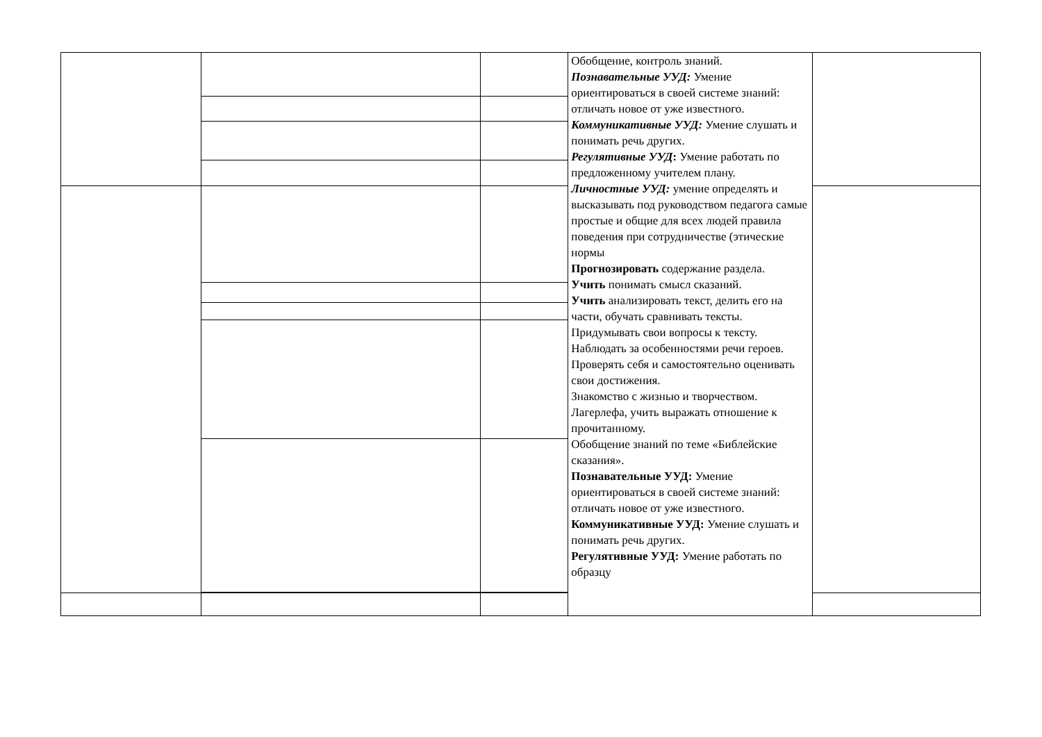| | | | Обобщение, контроль знаний. Познавательные УУД: Умение ориентироваться в своей системе знаний: отличать новое от уже известного. Коммуникативные УУД: Умение слушать и понимать речь других. Регулятивные УУД : Умение работать по предложенному учителем плану. Личностные УУД: умение определять и высказывать под руководством педагога самые простые и общие для всех людей правила поведения при сотрудничестве (этические нормы Прогнозировать содержание раздела. Учить понимать смысл сказаний. Учить анализировать текст, делить его на части, обучать сравнивать тексты. Придумывать свои вопросы к тексту. Наблюдать за особенностями речи героев. Проверять себя и самостоятельно оценивать свои достижения. Знакомство с жизнью и творчеством. Лагерлефа, учить выражать отношение к прочитанному. Обобщение знаний по теме «Библейские сказания». Познавательные УУД: Умение ориентироваться в своей системе знаний: отличать новое от уже известного. Коммуникативные УУД: Умение слушать и понимать речь других. Регулятивные УУД: Умение работать по образцу | |